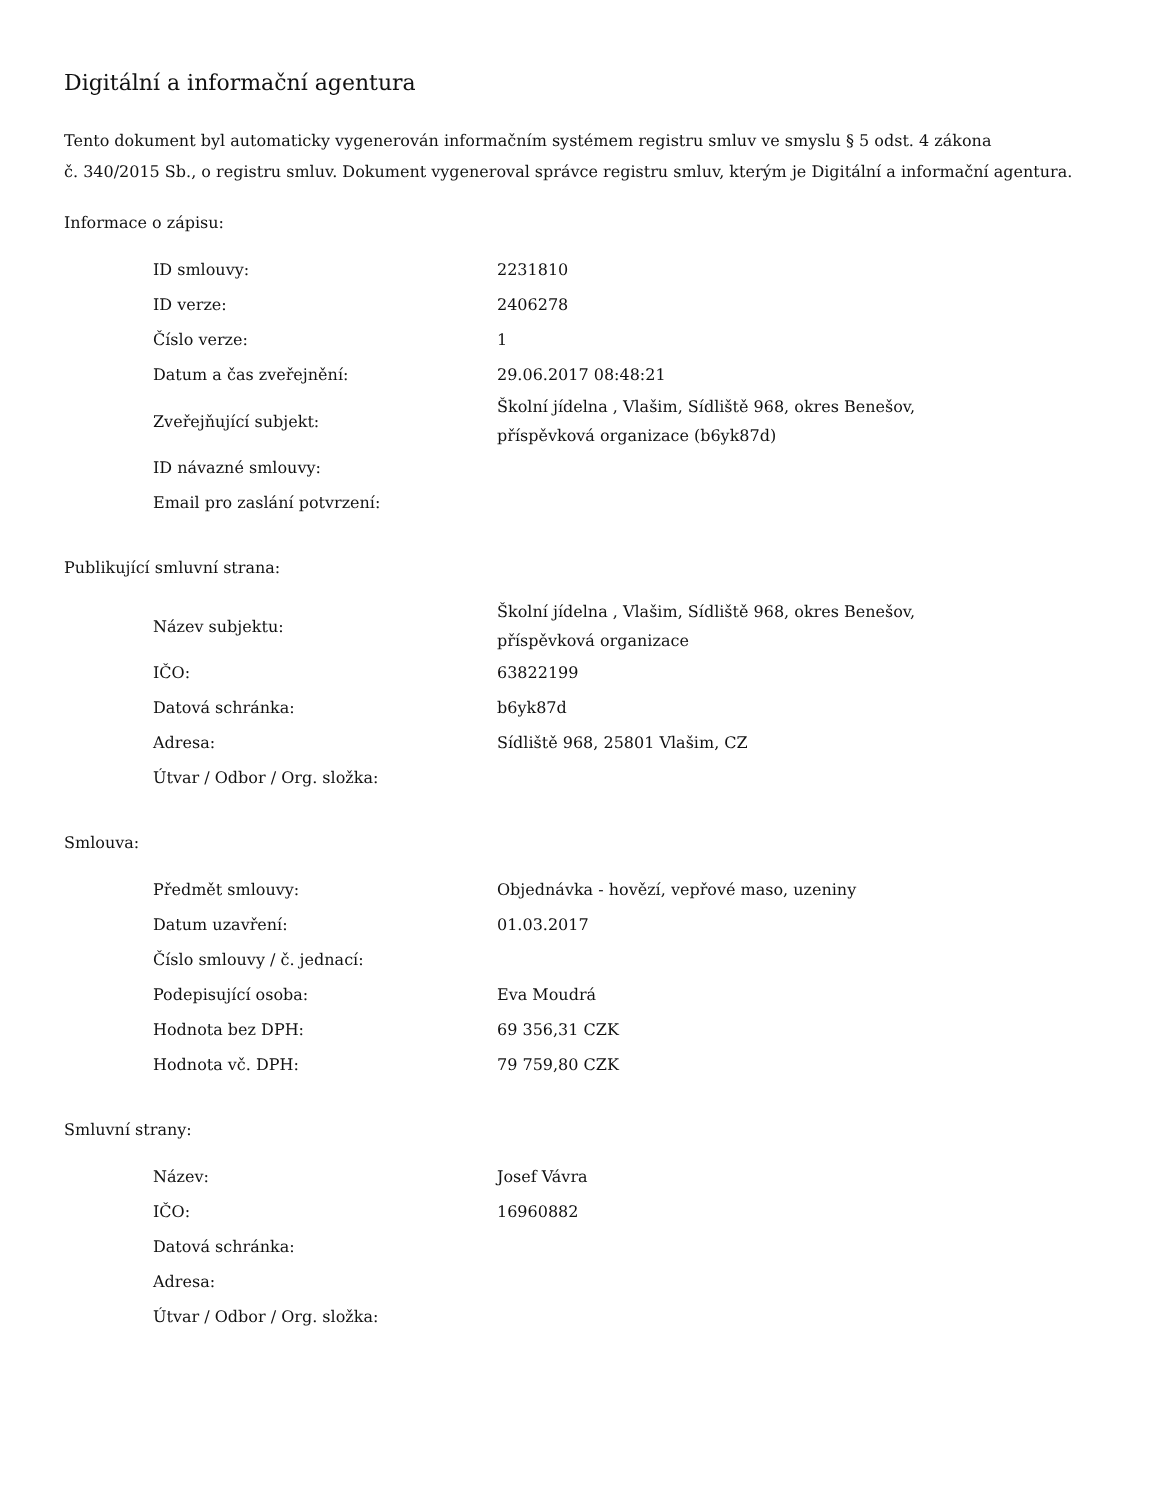Digitální a informační agentura
Tento dokument byl automaticky vygenerován informačním systémem registru smluv ve smyslu § 5 odst. 4 zákona
č. 340/2015 Sb., o registru smluv. Dokument vygeneroval správce registru smluv, kterým je Digitální a informační agentura.
Informace o zápisu:
| ID smlouvy: | 2231810 |
| ID verze: | 2406278 |
| Číslo verze: | 1 |
| Datum a čas zveřejnění: | 29.06.2017 08:48:21 |
| Zveřejňující subjekt: | Školní jídelna , Vlašim, Sídliště 968, okres Benešov, příspěvková organizace (b6yk87d) |
| ID návazné smlouvy: | |
| Email pro zaslání potvrzení: | |
Publikující smluvní strana:
| Název subjektu: | Školní jídelna , Vlašim, Sídliště 968, okres Benešov, příspěvková organizace |
| IČO: | 63822199 |
| Datová schránka: | b6yk87d |
| Adresa: | Sídliště 968, 25801 Vlašim, CZ |
| Útvar / Odbor / Org. složka: | |
Smlouva:
| Předmět smlouvy: | Objednávka - hovězí, vepřové maso, uzeniny |
| Datum uzavření: | 01.03.2017 |
| Číslo smlouvy / č. jednací: | |
| Podepisující osoba: | Eva Moudrá |
| Hodnota bez DPH: | 69 356,31 CZK |
| Hodnota vč. DPH: | 79 759,80 CZK |
Smluvní strany:
| Název: | Josef Vávra |
| IČO: | 16960882 |
| Datová schránka: | |
| Adresa: | |
| Útvar / Odbor / Org. složka: | |